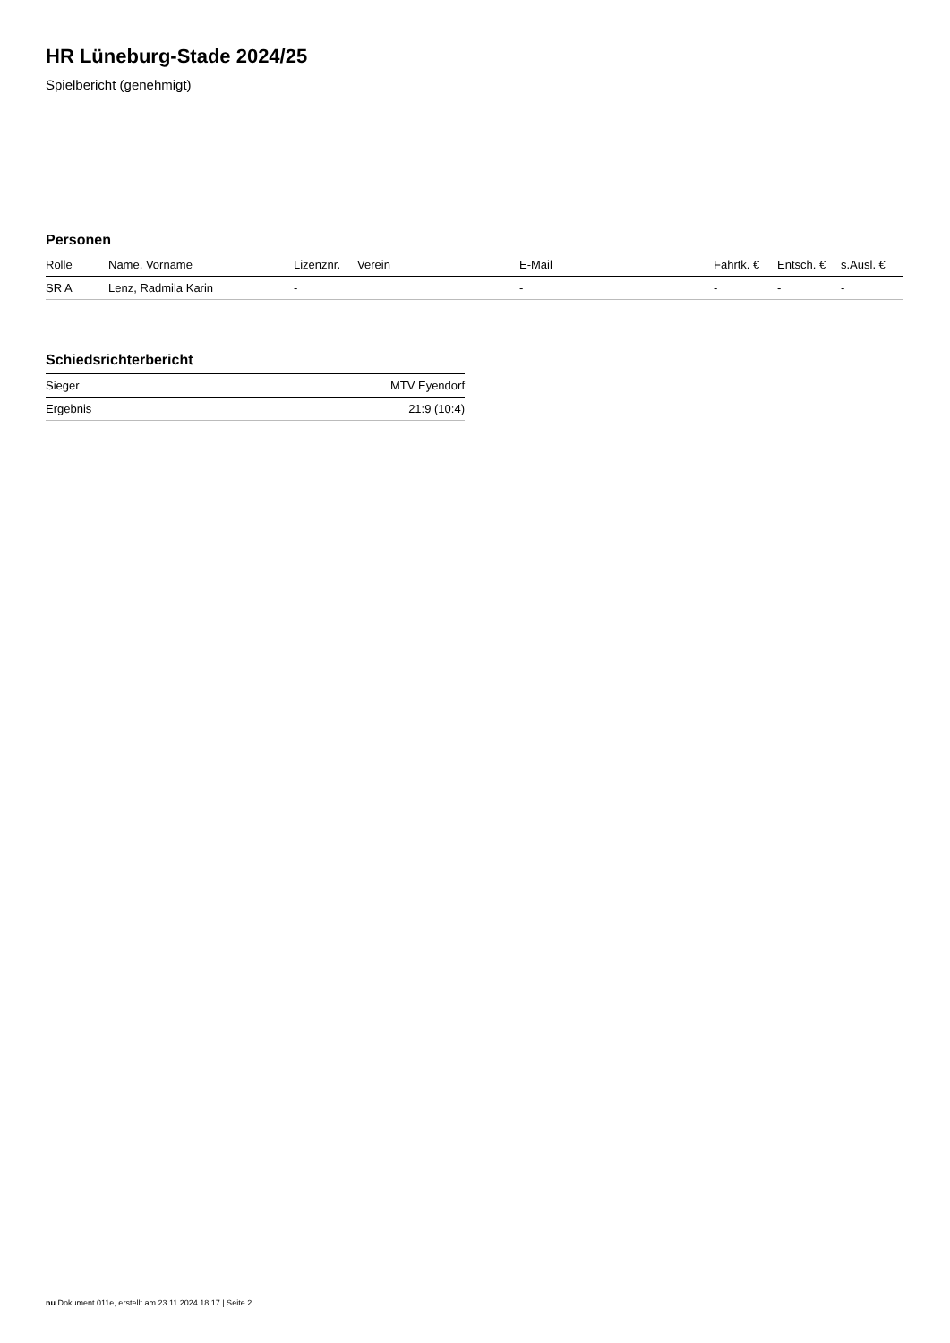HR Lüneburg-Stade 2024/25
Spielbericht (genehmigt)
Personen
| Rolle | Name, Vorname | Lizenznr. | Verein | E-Mail | Fahrtk. € | Entsch. € | s.Ausl. € |
| --- | --- | --- | --- | --- | --- | --- | --- |
| SR A | Lenz, Radmila Karin | - | | - | - | - | - |
Schiedsrichterbericht
| Sieger | MTV Eyendorf |
| Ergebnis | 21:9 (10:4) |
nu.Dokument 011e, erstellt am 23.11.2024 18:17 | Seite 2